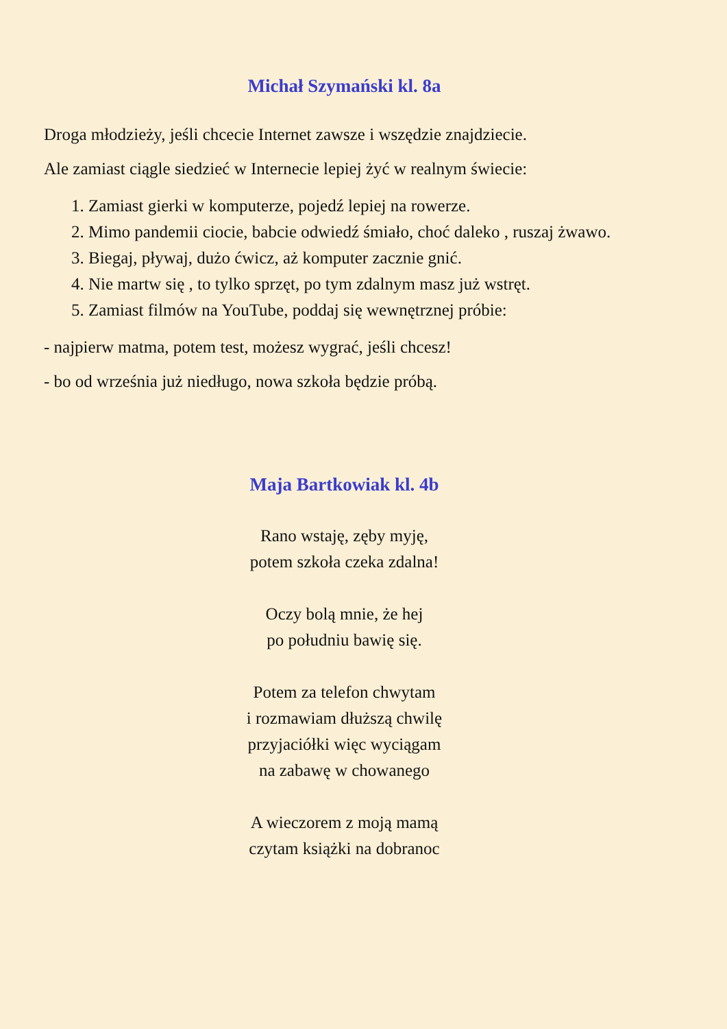Michał Szymański kl. 8a
Droga młodzieży, jeśli chcecie Internet zawsze i wszędzie znajdziecie.
Ale zamiast ciągle siedzieć w Internecie lepiej żyć w realnym świecie:
1. Zamiast gierki w komputerze, pojedź lepiej na rowerze.
2. Mimo pandemii ciocie, babcie odwiedź śmiało, choć daleko , ruszaj żwawo.
3. Biegaj, pływaj, dużo ćwicz, aż komputer zacznie gnić.
4. Nie martw się , to tylko sprzęt, po tym zdalnym masz już wstręt.
5. Zamiast filmów na YouTube, poddaj się wewnętrznej próbie:
- najpierw matma, potem test, możesz wygrać, jeśli chcesz!
- bo od września już niedługo, nowa szkoła będzie próbą.
Maja Bartkowiak kl. 4b
Rano wstaję, zęby myję,
potem szkoła czeka zdalna!
Oczy bolą mnie, że hej
po południu bawię się.
Potem za telefon chwytam
i rozmawiam dłuższą chwilę
przyjaciółki więc wyciągam
na zabawę w chowanego
A wieczorem z moją mamą
czytam książki na dobranoc